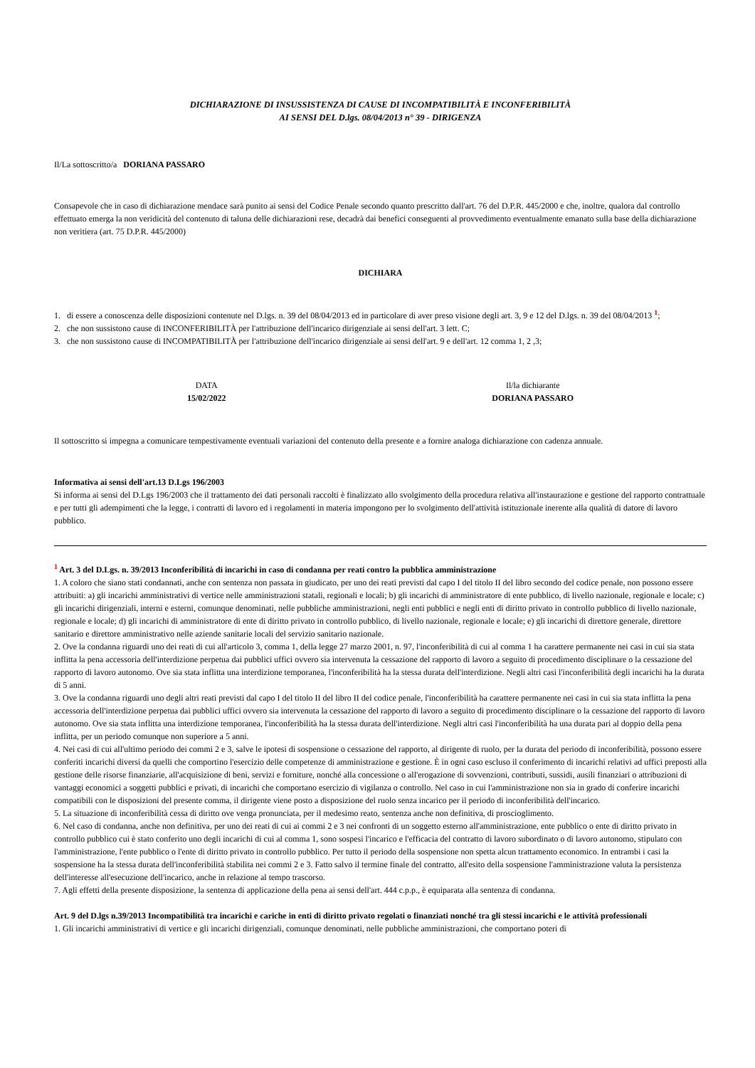DICHIARAZIONE DI INSUSSISTENZA DI CAUSE DI INCOMPATIBILITÀ E INCONFERIBILITÀ
AI SENSI DEL D.lgs. 08/04/2013 n° 39 - DIRIGENZA
Il/La sottoscritto/a DORIANA PASSARO
Consapevole che in caso di dichiarazione mendace sarà punito ai sensi del Codice Penale secondo quanto prescritto dall'art. 76 del D.P.R. 445/2000 e che, inoltre, qualora dal controllo effettuato emerga la non veridicità del contenuto di taluna delle dichiarazioni rese, decadrà dai benefici conseguenti al provvedimento eventualmente emanato sulla base della dichiarazione non veritiera (art. 75 D.P.R. 445/2000)
DICHIARA
1. di essere a conoscenza delle disposizioni contenute nel D.lgs. n. 39 del 08/04/2013 ed in particolare di aver preso visione degli art. 3, 9 e 12 del D.lgs. n. 39 del 08/04/2013 <sup>1</sup>;
2. che non sussistono cause di INCONFERIBILITÀ per l'attribuzione dell'incarico dirigenziale ai sensi dell'art. 3 lett. C;
3. che non sussistono cause di INCOMPATIBILITÀ per l'attribuzione dell'incarico dirigenziale ai sensi dell'art. 9 e dell'art. 12 comma 1, 2 ,3;
DATA
15/02/2022
Il/la dichiarante
DORIANA PASSARO
Il sottoscritto si impegna a comunicare tempestivamente eventuali variazioni del contenuto della presente e a fornire analoga dichiarazione con cadenza annuale.
Informativa ai sensi dell'art.13 D.Lgs 196/2003
Si informa ai sensi del D.Lgs 196/2003 che il trattamento dei dati personali raccolti è finalizzato allo svolgimento della procedura relativa all'instaurazione e gestione del rapporto contrattuale e per tutti gli adempimenti che la legge, i contratti di lavoro ed i regolamenti in materia impongono per lo svolgimento dell'attività istituzionale inerente alla qualità di datore di lavoro pubblico.
<sup>1</sup> Art. 3 del D.Lgs. n. 39/2013 Inconferibilità di incarichi in caso di condanna per reati contro la pubblica amministrazione
1. A coloro che siano stati condannati, anche con sentenza non passata in giudicato, per uno dei reati previsti dal capo I del titolo II del libro secondo del codice penale, non possono essere attribuiti: a) gli incarichi amministrativi di vertice nelle amministrazioni statali, regionali e locali; b) gli incarichi di amministratore di ente pubblico, di livello nazionale, regionale e locale; c) gli incarichi dirigenziali, interni e esterni, comunque denominati, nelle pubbliche amministrazioni, negli enti pubblici e negli enti di diritto privato in controllo pubblico di livello nazionale, regionale e locale; d) gli incarichi di amministratore di ente di diritto privato in controllo pubblico, di livello nazionale, regionale e locale; e) gli incarichi di direttore generale, direttore sanitario e direttore amministrativo nelle aziende sanitarie locali del servizio sanitario nazionale.
2. Ove la condanna riguardi uno dei reati di cui all'articolo 3, comma 1, della legge 27 marzo 2001, n. 97, l'inconferibilità di cui al comma 1 ha carattere permanente nei casi in cui sia stata inflitta la pena accessoria dell'interdizione perpetua dai pubblici uffici ovvero sia intervenuta la cessazione del rapporto di lavoro a seguito di procedimento disciplinare o la cessazione del rapporto di lavoro autonomo. Ove sia stata inflitta una interdizione temporanea, l'inconferibilità ha la stessa durata dell'interdizione. Negli altri casi l'inconferibilità degli incarichi ha la durata di 5 anni.
3. Ove la condanna riguardi uno degli altri reati previsti dal capo I del titolo II del libro II del codice penale, l'inconferibilità ha carattere permanente nei casi in cui sia stata inflitta la pena accessoria dell'interdizione perpetua dai pubblici uffici ovvero sia intervenuta la cessazione del rapporto di lavoro a seguito di procedimento disciplinare o la cessazione del rapporto di lavoro autonomo. Ove sia stata inflitta una interdizione temporanea, l'inconferibilità ha la stessa durata dell'interdizione. Negli altri casi l'inconferibilità ha una durata pari al doppio della pena inflitta, per un periodo comunque non superiore a 5 anni.
4. Nei casi di cui all'ultimo periodo dei commi 2 e 3, salve le ipotesi di sospensione o cessazione del rapporto, al dirigente di ruolo, per la durata del periodo di inconferibilità, possono essere conferiti incarichi diversi da quelli che comportino l'esercizio delle competenze di amministrazione e gestione. È in ogni caso escluso il conferimento di incarichi relativi ad uffici preposti alla gestione delle risorse finanziarie, all'acquisizione di beni, servizi e forniture, nonché alla concessione o all'erogazione di sovvenzioni, contributi, sussidi, ausili finanziari o attribuzioni di vantaggi economici a soggetti pubblici e privati, di incarichi che comportano esercizio di vigilanza o controllo. Nel caso in cui l'amministrazione non sia in grado di conferire incarichi compatibili con le disposizioni del presente comma, il dirigente viene posto a disposizione del ruolo senza incarico per il periodo di inconferibilità dell'incarico.
5. La situazione di inconferibilità cessa di diritto ove venga pronunciata, per il medesimo reato, sentenza anche non definitiva, di proscioglimento.
6. Nel caso di condanna, anche non definitiva, per uno dei reati di cui ai commi 2 e 3 nei confronti di un soggetto esterno all'amministrazione, ente pubblico o ente di diritto privato in controllo pubblico cui è stato conferito uno degli incarichi di cui al comma 1, sono sospesi l'incarico e l'efficacia del contratto di lavoro subordinato o di lavoro autonomo, stipulato con l'amministrazione, l'ente pubblico o l'ente di diritto privato in controllo pubblico. Per tutto il periodo della sospensione non spetta alcun trattamento economico. In entrambi i casi la sospensione ha la stessa durata dell'inconferibilità stabilita nei commi 2 e 3. Fatto salvo il termine finale del contratto, all'esito della sospensione l'amministrazione valuta la persistenza dell'interesse all'esecuzione dell'incarico, anche in relazione al tempo trascorso.
7. Agli effetti della presente disposizione, la sentenza di applicazione della pena ai sensi dell'art. 444 c.p.p., è equiparata alla sentenza di condanna.
Art. 9 del D.lgs n.39/2013 Incompatibilità tra incarichi e cariche in enti di diritto privato regolati o finanziati nonché tra gli stessi incarichi e le attività professionali
1. Gli incarichi amministrativi di vertice e gli incarichi dirigenziali, comunque denominati, nelle pubbliche amministrazioni, che comportano poteri di